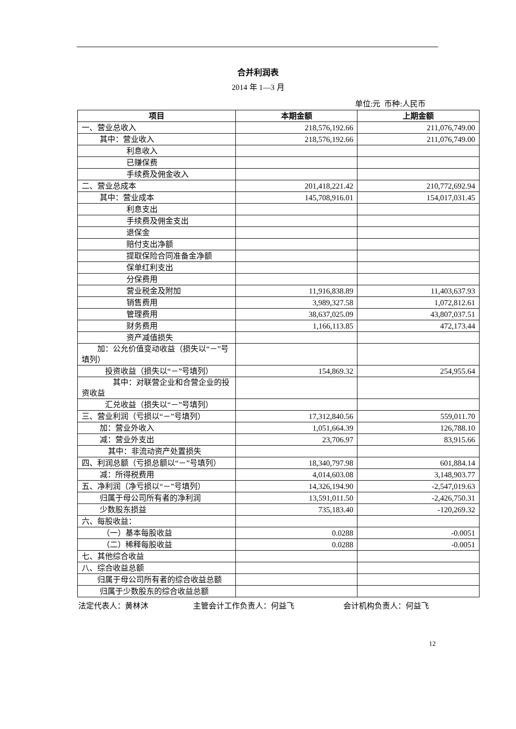合并利润表
2014 年 1—3 月
单位:元 币种:人民币
| 项目 | 本期金额 | 上期金额 |
| --- | --- | --- |
| 一、营业总收入 | 218,576,192.66 | 211,076,749.00 |
| 其中：营业收入 | 218,576,192.66 | 211,076,749.00 |
| 利息收入 | | |
| 已赚保费 | | |
| 手续费及佣金收入 | | |
| 二、营业总成本 | 201,418,221.42 | 210,772,692.94 |
| 其中：营业成本 | 145,708,916.01 | 154,017,031.45 |
| 利息支出 | | |
| 手续费及佣金支出 | | |
| 退保金 | | |
| 赔付支出净额 | | |
| 提取保险合同准备金净额 | | |
| 保单红利支出 | | |
| 分保费用 | | |
| 营业税金及附加 | 11,916,838.89 | 11,403,637.93 |
| 销售费用 | 3,989,327.58 | 1,072,812.61 |
| 管理费用 | 38,637,025.09 | 43,807,037.51 |
| 财务费用 | 1,166,113.85 | 472,173.44 |
| 资产减值损失 | | |
| 加：公允价值变动收益（损失以“－”号填列） | | |
| 投资收益（损失以“－”号填列） | 154,869.32 | 254,955.64 |
| 其中：对联营企业和合营企业的投资收益 | | |
| 汇兑收益（损失以“－”号填列） | | |
| 三、营业利润（亏损以“－”号填列） | 17,312,840.56 | 559,011.70 |
| 加：营业外收入 | 1,051,664.39 | 126,788.10 |
| 减：营业外支出 | 23,706.97 | 83,915.66 |
| 其中：非流动资产处置损失 | | |
| 四、利润总额（亏损总额以“－”号填列） | 18,340,797.98 | 601,884.14 |
| 减：所得税费用 | 4,014,603.08 | 3,148,903.77 |
| 五、净利润（净亏损以“－”号填列） | 14,326,194.90 | -2,547,019.63 |
| 归属于母公司所有者的净利润 | 13,591,011.50 | -2,426,750.31 |
| 少数股东损益 | 735,183.40 | -120,269.32 |
| 六、每股收益： | | |
| （一）基本每股收益 | 0.0288 | -0.0051 |
| （二）稀释每股收益 | 0.0288 | -0.0051 |
| 七、其他综合收益 | | |
| 八、综合收益总额 | | |
| 归属于母公司所有者的综合收益总额 | | |
| 归属于少数股东的综合收益总额 | | |
法定代表人：黄林沐 主管会计工作负责人：何益飞 会计机构负责人：何益飞
12